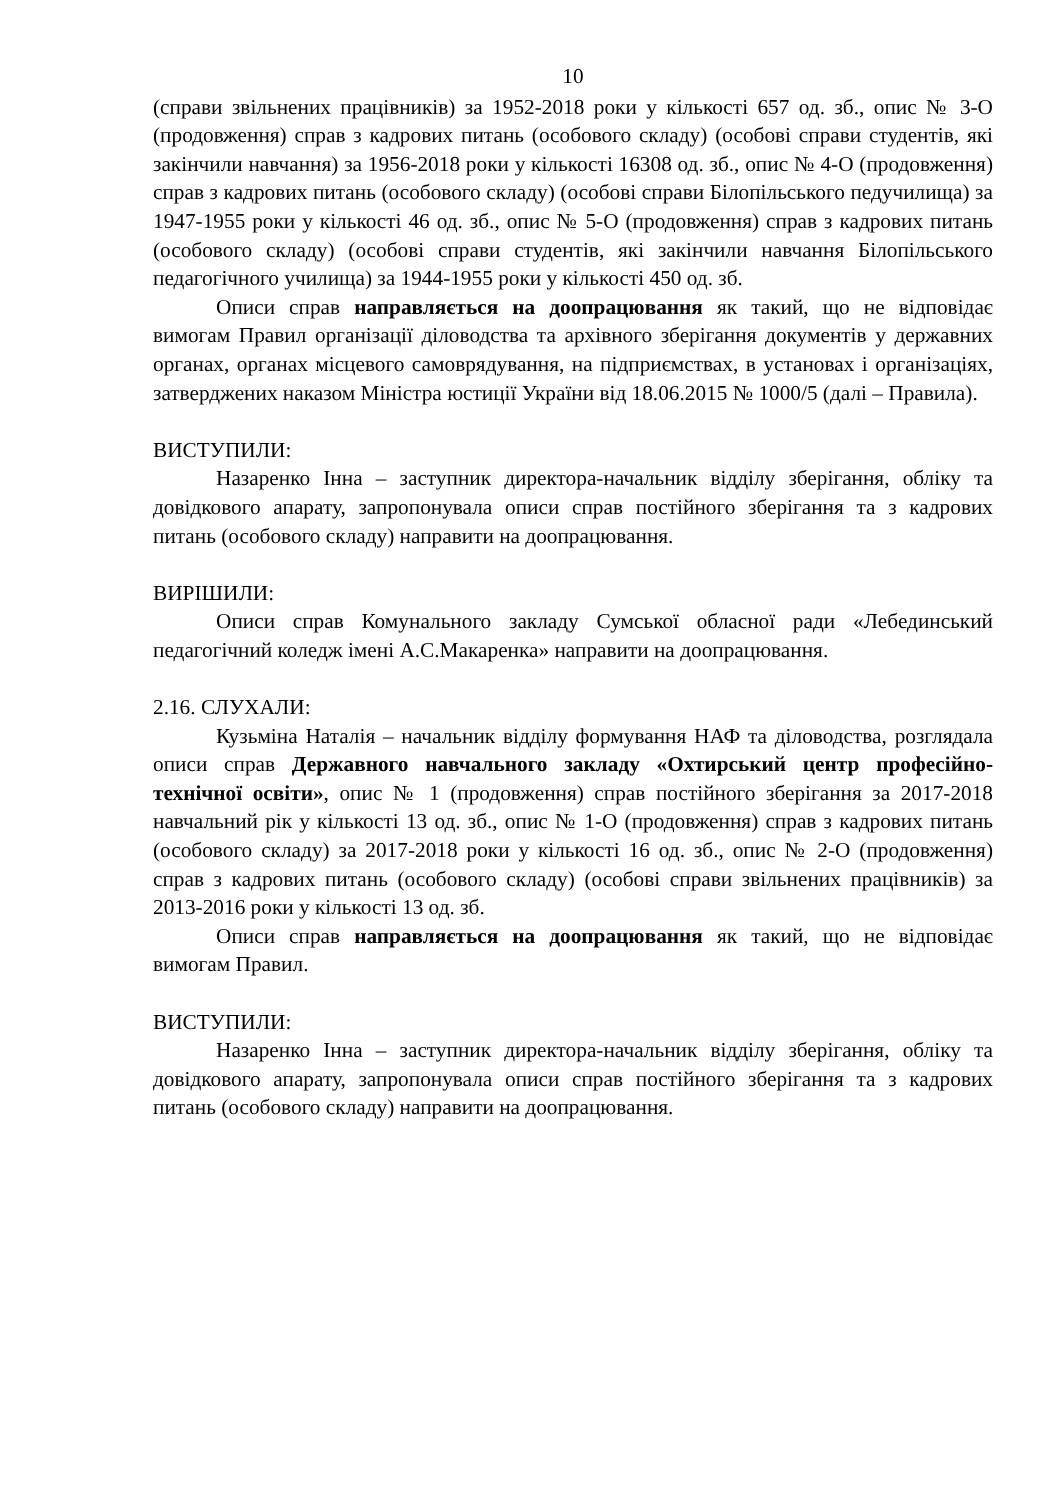10
(справи звільнених працівників) за 1952-2018 роки у кількості 657 од. зб., опис № 3-О (продовження) справ з кадрових питань (особового складу) (особові справи студентів, які закінчили навчання) за 1956-2018 роки у кількості 16308 од. зб., опис № 4-О (продовження) справ з кадрових питань (особового складу) (особові справи Білопільського педучилища) за 1947-1955 роки у кількості 46 од. зб., опис № 5-О (продовження) справ з кадрових питань (особового складу) (особові справи студентів, які закінчили навчання Білопільського педагогічного училища) за 1944-1955 роки у кількості 450 од. зб.
Описи справ направляється на доопрацювання як такий, що не відповідає вимогам Правил організації діловодства та архівного зберігання документів у державних органах, органах місцевого самоврядування, на підприємствах, в установах і організаціях, затверджених наказом Міністра юстиції України від 18.06.2015 № 1000/5 (далі – Правила).
ВИСТУПИЛИ:
Назаренко Інна – заступник директора-начальник відділу зберігання, обліку та довідкового апарату, запропонувала описи справ постійного зберігання та з кадрових питань (особового складу) направити на доопрацювання.
ВИРІШИЛИ:
Описи справ Комунального закладу Сумської обласної ради «Лебединський педагогічний коледж імені А.С.Макаренка» направити на доопрацювання.
2.16. СЛУХАЛИ:
Кузьміна Наталія – начальник відділу формування НАФ та діловодства, розглядала описи справ Державного навчального закладу «Охтирський центр професійно-технічної освіти», опис № 1 (продовження) справ постійного зберігання за 2017-2018 навчальний рік у кількості 13 од. зб., опис № 1-О (продовження) справ з кадрових питань (особового складу) за 2017-2018 роки у кількості 16 од. зб., опис № 2-О (продовження) справ з кадрових питань (особового складу) (особові справи звільнених працівників) за 2013-2016 роки у кількості 13 од. зб.
Описи справ направляється на доопрацювання як такий, що не відповідає вимогам Правил.
ВИСТУПИЛИ:
Назаренко Інна – заступник директора-начальник відділу зберігання, обліку та довідкового апарату, запропонувала описи справ постійного зберігання та з кадрових питань (особового складу) направити на доопрацювання.